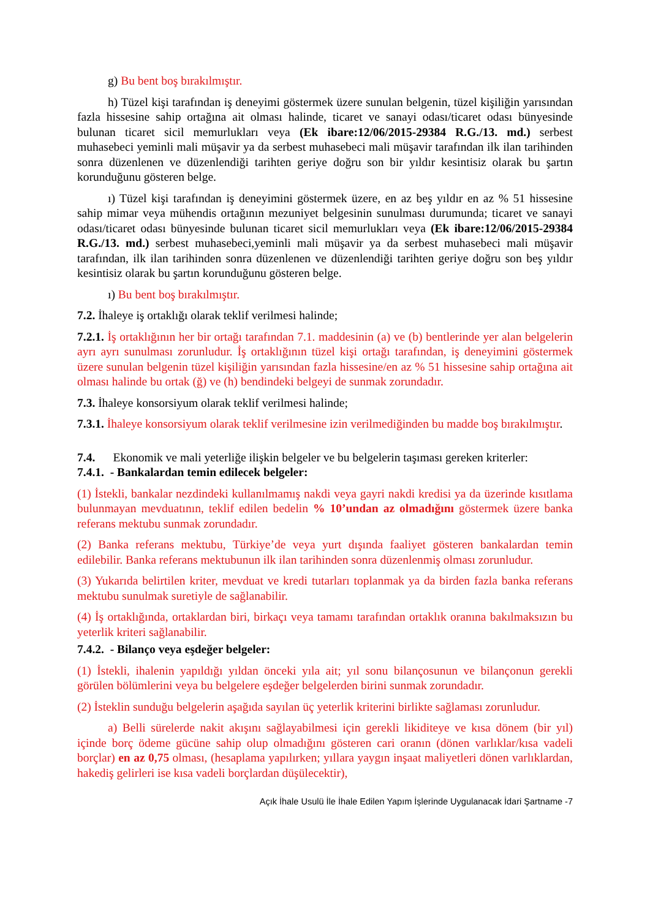g) Bu bent boş bırakılmıştır.
h) Tüzel kişi tarafından iş deneyimi göstermek üzere sunulan belgenin, tüzel kişiliğin yarısından fazla hissesine sahip ortağına ait olması halinde, ticaret ve sanayi odası/ticaret odası bünyesinde bulunan ticaret sicil memurlukları veya (Ek ibare:12/06/2015-29384 R.G./13. md.) serbest muhasebeci yeminli mali müşavir ya da serbest muhasebeci mali müşavir tarafından ilk ilan tarihinden sonra düzenlenen ve düzenlendiği tarihten geriye doğru son bir yıldır kesintisiz olarak bu şartın korunduğunu gösteren belge.
ı) Tüzel kişi tarafından iş deneyimini göstermek üzere, en az beş yıldır en az % 51 hissesine sahip mimar veya mühendis ortağının mezuniyet belgesinin sunulması durumunda; ticaret ve sanayi odası/ticaret odası bünyesinde bulunan ticaret sicil memurlukları veya (Ek ibare:12/06/2015-29384 R.G./13. md.) serbest muhasebeci,yeminli mali müşavir ya da serbest muhasebeci mali müşavir tarafından, ilk ilan tarihinden sonra düzenlenen ve düzenlendiği tarihten geriye doğru son beş yıldır kesintisiz olarak bu şartın korunduğunu gösteren belge.
ı) Bu bent boş bırakılmıştır.
7.2. İhaleye iş ortaklığı olarak teklif verilmesi halinde;
7.2.1. İş ortaklığının her bir ortağı tarafından 7.1. maddesinin (a) ve (b) bentlerinde yer alan belgelerin ayrı ayrı sunulması zorunludur. İş ortaklığının tüzel kişi ortağı tarafından, iş deneyimini göstermek üzere sunulan belgenin tüzel kişiliğin yarısından fazla hissesine/en az % 51 hissesine sahip ortağına ait olması halinde bu ortak (ğ) ve (h) bendindeki belgeyi de sunmak zorundadır.
7.3. İhaleye konsorsiyum olarak teklif verilmesi halinde;
7.3.1. İhaleye konsorsiyum olarak teklif verilmesine izin verilmediğinden bu madde boş bırakılmıştır.
7.4. Ekonomik ve mali yeterliğe ilişkin belgeler ve bu belgelerin taşıması gereken kriterler:
7.4.1. - Bankalardan temin edilecek belgeler:
(1) İstekli, bankalar nezdindeki kullanılmamış nakdi veya gayri nakdi kredisi ya da üzerinde kısıtlama bulunmayan mevduatının, teklif edilen bedelin % 10’undan az olmadığını göstermek üzere banka referans mektubu sunmak zorundadır.
(2) Banka referans mektubu, Türkiye’de veya yurt dışında faaliyet gösteren bankalardan temin edilebilir. Banka referans mektubunun ilk ilan tarihinden sonra düzenlenmiş olması zorunludur.
(3) Yukarıda belirtilen kriter, mevduat ve kredi tutarları toplanmak ya da birden fazla banka referans mektubu sunulmak suretiyle de sağlanabilir.
(4) İş ortaklığında, ortaklardan biri, birkaçı veya tamamı tarafından ortaklık oranına bakılmaksızın bu yeterlik kriteri sağlanabilir.
7.4.2. - Bilanço veya eşdeğer belgeler:
(1) İstekli, ihalenin yapıldığı yıldan önceki yıla ait; yıl sonu bilançosunun ve bilançonun gerekli görülen bölümlerini veya bu belgelere eşdeğer belgelerden birini sunmak zorundadır.
(2) İsteklin sunduğu belgelerin aşağıda sayılan üç yeterlik kriterini birlikte sağlaması zorunludur.
a) Belli sürelerde nakit akışını sağlayabilmesi için gerekli likiditeye ve kısa dönem (bir yıl) içinde borç ödeme gücüne sahip olup olmadığını gösteren cari oranın (dönen varlıklar/kısa vadeli borçlar) en az 0,75 olması, (hesaplama yapılırken; yıllara yaygın inşaat maliyetleri dönen varlıklardan, hakediş gelirleri ise kısa vadeli borçlardan düşülecektir),
Açık İhale Usulü İle İhale Edilen Yapım İşlerinde Uygulanacak İdari Şartname -7